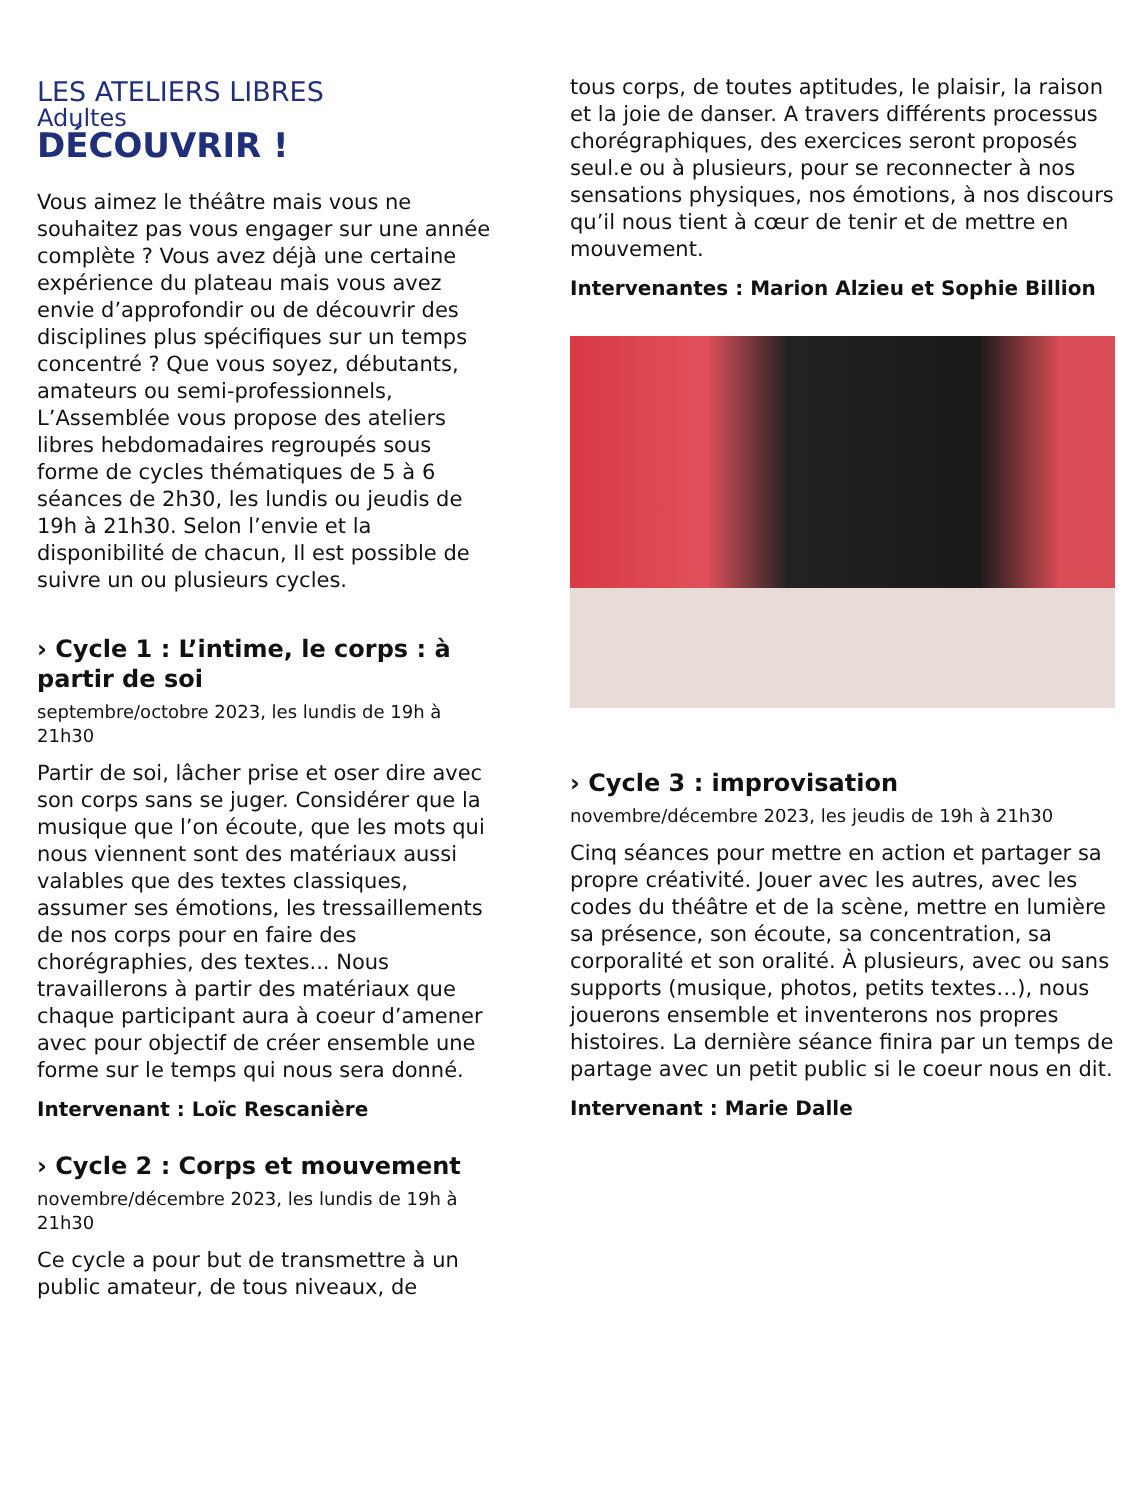LES ATELIERS LIBRES
Adultes
DÉCOUVRIR !
Vous aimez le théâtre mais vous ne souhaitez pas vous engager sur une année complète ? Vous avez déjà une certaine expérience du plateau mais vous avez envie d’approfondir ou de découvrir des disciplines plus spécifiques sur un temps concentré ? Que vous soyez, débutants, amateurs ou semi-professionnels, L’Assemblée vous propose des ateliers libres hebdomadaires regroupés sous forme de cycles thématiques de 5 à 6 séances de 2h30, les lundis ou jeudis de 19h à 21h30. Selon l’envie et la disponibilité de chacun, Il est possible de suivre un ou plusieurs cycles.
› Cycle 1 : L’intime, le corps : à partir de soi
septembre/octobre 2023, les lundis de 19h à 21h30
Partir de soi, lâcher prise et oser dire avec son corps sans se juger. Considérer que la musique que l’on écoute, que les mots qui nous viennent sont des matériaux aussi valables que des textes classiques, assumer ses émotions, les tressaillements de nos corps pour en faire des chorégraphies, des textes... Nous travaillerons à partir des matériaux que chaque participant aura à coeur d’amener avec pour objectif de créer ensemble une forme sur le temps qui nous sera donné.
Intervenant : Loïc Rescanière
› Cycle 2 : Corps et mouvement
novembre/décembre 2023, les lundis de 19h à 21h30
Ce cycle a pour but de transmettre à un public amateur, de tous niveaux, de
tous corps, de toutes aptitudes, le plaisir, la raison et la joie de danser. A travers différents processus chorégraphiques, des exercices seront proposés seul.e ou à plusieurs, pour se reconnecter à nos sensations physiques, nos émotions, à nos discours qu’il nous tient à cœur de tenir et de mettre en mouvement.
Intervenantes : Marion Alzieu et Sophie Billion
› Cycle 3 : improvisation
novembre/décembre 2023, les jeudis de 19h à 21h30
Cinq séances pour mettre en action et partager sa propre créativité. Jouer avec les autres, avec les codes du théâtre et de la scène, mettre en lumière sa présence, son écoute, sa concentration, sa corporalité et son oralité. À plusieurs, avec ou sans supports (musique, photos, petits textes…), nous jouerons ensemble et inventerons nos propres histoires. La dernière séance finira par un temps de partage avec un petit public si le coeur nous en dit.
Intervenant : Marie Dalle